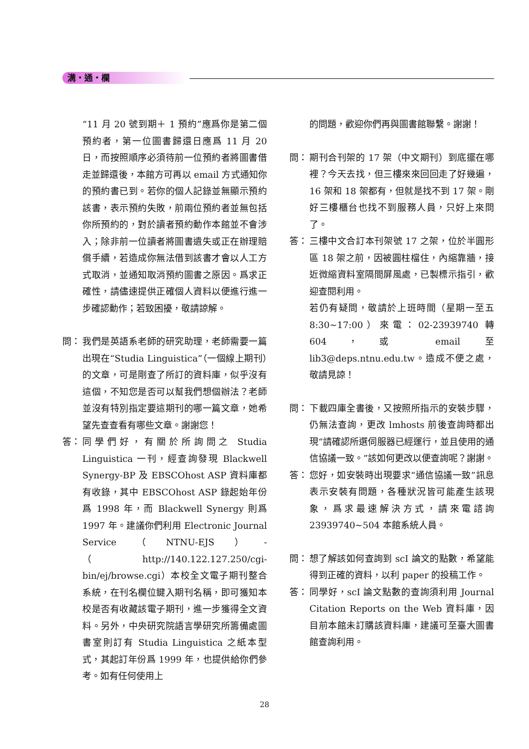溝・通・欄
“11 月 20 號到期＋ 1 預約”應爲你是第二個預約者，第一位圖書歸還日應爲 11 月 20 日，而按照順序必須待前一位預約者將圖書借走並歸還後，本館方可再以 email 方式通知你的預約書已到。若你的個人記錄並無顯示預約該書，表示預約失敗，前兩位預約者並無包括你所預約的，對於讀者預約動作本館並不會涉入；除非前一位讀者將圖書遺失或正在辦理賠償手續，若造成你無法借到該書才會以人工方式取消，並通知取消預約圖書之原因。爲求正確性，請儘速提供正確個人資料以便進行進一步確認動作；若致困擾，敬請諒解。
問： 我們是英語系老師的研究助理，老師需要一篇出現在“Studia Linguistica”（一個線上期刊）的文章，可是剛查了所訂的資料庫，似乎沒有這個，不知您是否可以幫我們想個辦法？老師並沒有特別指定要這期刊的哪一篇文章，她希望先查查看有哪些文章。謝謝您！
答： 同學們好，有關於所詢問之 Studia Linguistica 一刊，經查詢發現 Blackwell Synergy-BP 及 EBSCOhost ASP 資料庫都有收錄，其中 EBSCOhost ASP 錄起始年份爲 1998 年，而 Blackwell Synergy 則爲 1997 年。建議你們利用 Electronic Journal Service（NTNU-EJS）-（http://140.122.127.250/cgi-bin/ej/browse.cgi）本校全文電子期刊整合系統，在刊名欄位鍵入期刊名稱，即可獲知本校是否有收藏該電子期刊，進一步獲得全文資料。另外，中央研究院語言學研究所籌備處圖書室則訂有 Studia Linguistica 之紙本型式，其起訂年份爲 1999 年，也提供給你們參考。如有任何使用上
的問題，歡迎你們再與圖書館聯繫。謝謝！
問： 期刊合刊架的 17 架（中文期刊）到底擺在哪裡？今天去找，但三樓來來回回走了好幾遍，16 架和 18 架都有，但就是找不到 17 架。剛好三樓櫃台也找不到服務人員，只好上來問了。
答： 三樓中文合訂本刊架號 17 之架，位於半圓形區 18 架之前，因被圓柱檔住，內縮靠牆，接近微縮資料室隔間屏風處，已製標示指引，歡迎查閱利用。
若仍有疑問，敬請於上班時間（星期一至五 8:30~17:00）來電：02-23939740 轉 604，或 email 至 lib3@deps.ntnu.edu.tw。造成不便之處，敬請見諒！
問： 下載四庫全書後，又按照所指示的安裝步驟，仍無法查詢，更改 lmhosts 前後查詢時都出現“請確認所選伺服器已經運行，並且使用的通信協議一致。”該如何更改以便查詢呢？謝謝。
答： 您好，如安裝時出現要求“通信協議一致”訊息表示安裝有問題，各種狀況皆可能產生該現象，爲求最速解決方式，請來電諮詢 23939740~504 本館系統人員。
問： 想了解該如何查詢到 scI 論文的點數，希望能得到正確的資料，以利 paper 的投稿工作。
答： 同學好，scI 論文點數的查詢須利用 Journal Citation Reports on the Web 資料庫，因目前本館未訂購該資料庫，建議可至臺大圖書館查詢利用。
28